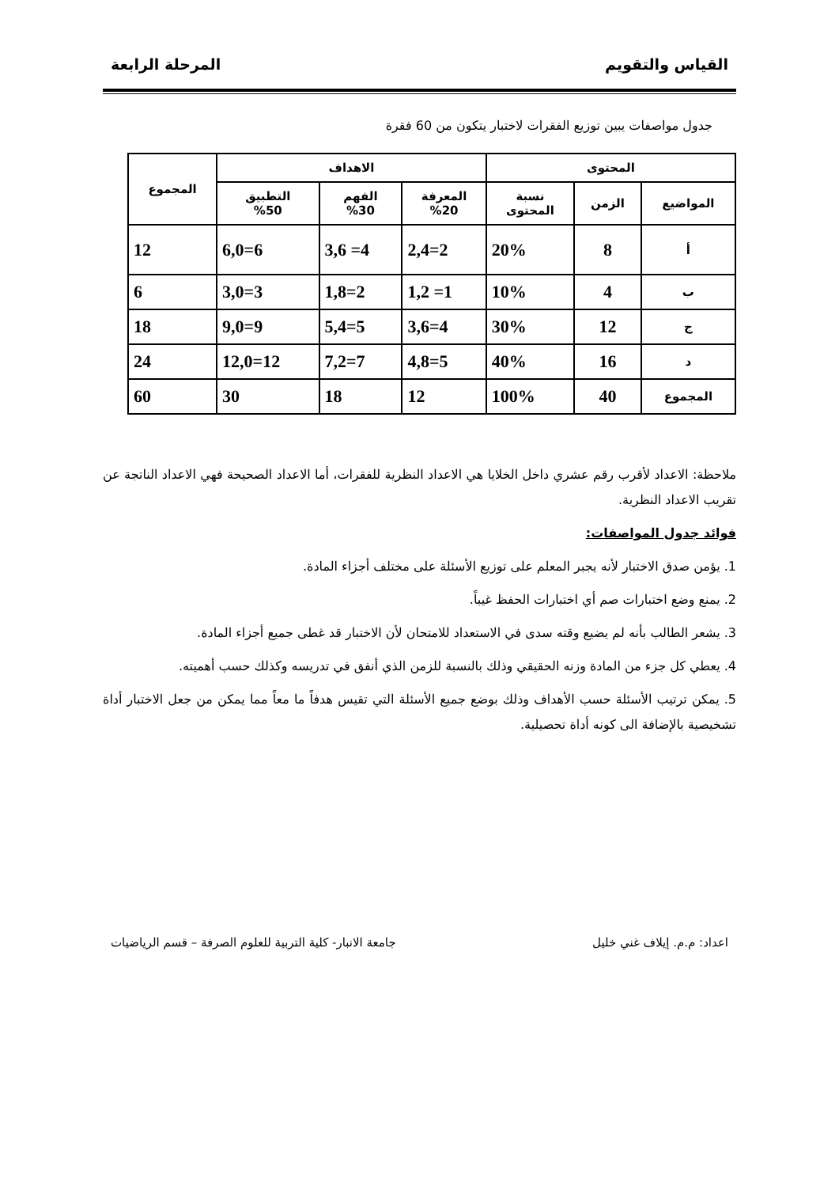القياس والتقويم المرحلة الرابعة
جدول مواصفات يبين توزيع الفقرات لاختبار يتكون من 60 فقرة
| المحتوى | | | الاهداف | | | المجموع |
| --- | --- | --- | --- | --- | --- | --- |
| المواضيع | الزمن | نسبة المحتوى | المعرفة %20 | الفهم %30 | التطبيق %50 | |
| أ | 8 | 20% | 2,4=2 | 3,6 =4 | 6,0=6 | 12 |
| ب | 4 | 10% | 1,2 =1 | 1,8=2 | 3,0=3 | 6 |
| ج | 12 | 30% | 3,6=4 | 5,4=5 | 9,0=9 | 18 |
| د | 16 | 40% | 4,8=5 | 7,2=7 | 12,0=12 | 24 |
| المجموع | 40 | 100% | 12 | 18 | 30 | 60 |
ملاحظة: الاعداد لأقرب رقم عشري داخل الخلايا هي الاعداد النظرية للفقرات، أما الاعداد الصحيحة فهي الاعداد الناتجة عن تقريب الاعداد النظرية.
فوائد جدول المواصفات:
1. يؤمن صدق الاختبار لأنه يجبر المعلم على توزيع الأسئلة على مختلف أجزاء المادة.
2. يمنع وضع اختبارات صم أي اختبارات الحفظ غيباً.
3. يشعر الطالب بأنه لم يضيع وقته سدى في الاستعداد للامتحان لأن الاختبار قد غطى جميع أجزاء المادة.
4. يعطي كل جزء من المادة وزنه الحقيقي وذلك بالنسبة للزمن الذي أنفق في تدريسه وكذلك حسب أهميته.
5. يمكن ترتيب الأسئلة حسب الأهداف وذلك بوضع جميع الأسئلة التي تقيس هدفاً ما معاً مما يمكن من جعل الاختبار أداة تشخيصية بالإضافة الى كونه أداة تحصيلية.
اعداد: م.م. إيلاف غني خليل جامعة الانبار- كلية التربية للعلوم الصرفة – قسم الرياضيات